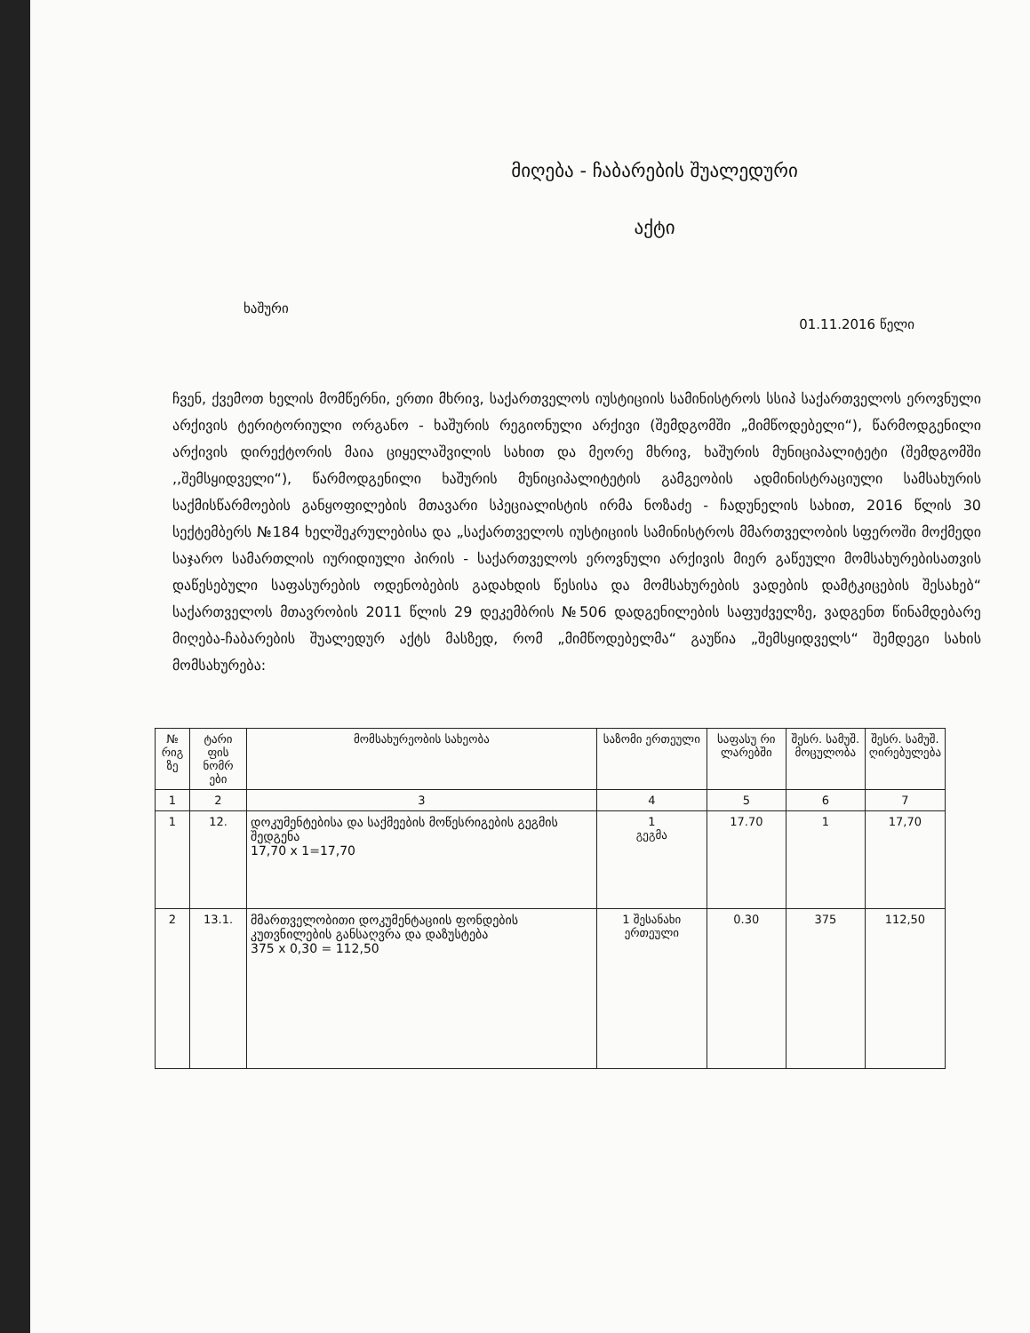მიღება - ჩაბარების შუალედური
აქტი
ხაშური 01.11.2016 წელი
ჩვენ, ქვემოთ ხელის მომწერნი, ერთი მხრივ, საქართველოს იუსტიციის სამინისტროს სსიპ საქართველოს ეროვნული არქივის ტერიტორიული ორგანო - ხაშურის რეგიონული არქივი (შემდგომში „მიმწოდებელი“), წარმოდგენილი არქივის დირექტორის მაია ციყელაშვილის სახით და მეორე მხრივ, ხაშურის მუნიციპალიტეტი (შემდგომში ,,შემსყიდველი“), წარმოდგენილი ხაშურის მუნიციპალიტეტის გამგეობის ადმინისტრაციული სამსახურის საქმისწარმოების განყოფილების მთავარი სპეციალისტის ირმა ნოზაძე - ჩადუნელის სახით, 2016 წლის 30 სექტემბერს №184 ხელშეკრულებისა და „საქართველოს იუსტიციის სამინისტროს მმართველობის სფეროში მოქმედი საჯარო სამართლის იურიდიული პირის - საქართველოს ეროვნული არქივის მიერ გაწეული მომსახურებისათვის დაწესებული საფასურების ოდენობების გადახდის წესისა და მომსახურების ვადების დამტკიცების შესახებ“ საქართველოს მთავრობის 2011 წლის 29 დეკემბრის №506 დადგენილების საფუძველზე, ვადგენთ წინამდებარე მიღება-ჩაბარების შუალედურ აქტს მასზედ, რომ „მიმწოდებელმა“ გაუწია „შემსყიდველს“ შემდეგი სახის მომსახურება:
| № რიგ ზე | ტარი ფის ნომრ ები | მომსახურეობის სახეობა | საზომი ერთეული | საფასუ რი ლარებში | შესრ. სამუშ. მოცულობა | შესრ. სამუშ. ღირებულება |
| --- | --- | --- | --- | --- | --- | --- |
| 1 | 2 | 3 | 4 | 5 | 6 | 7 |
| 1 | 12. | დოკუმენტებისა და საქმეების მოწესრიგების გეგმის შედგენა 17,70 x 1=17,70 | 1 გეგმა | 17.70 | 1 | 17,70 |
| 2 | 13.1. | მმართველობითი დოკუმენტაციის ფონდების კუთვნილების განსაღვრა და დაზუსტება 375 x 0,30 = 112,50 | 1 შესანახი ერთეული | 0.30 | 375 | 112,50 |